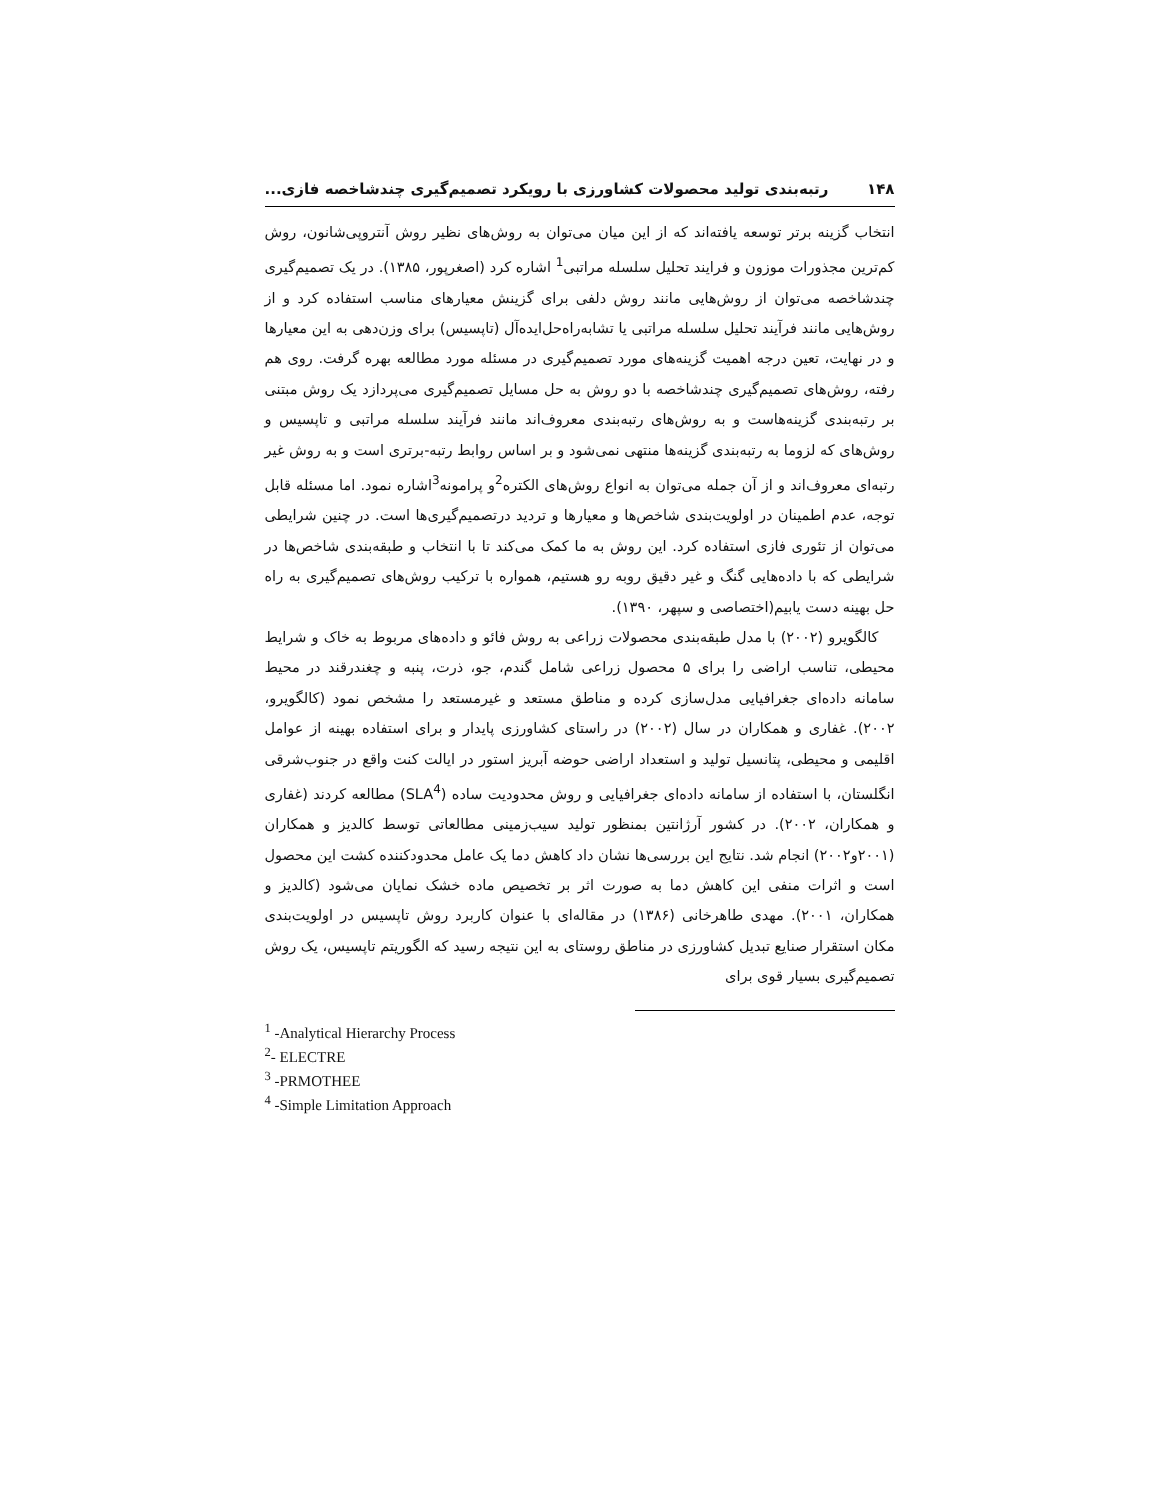۱۴۸ رتبه‌بندی تولید محصولات کشاورزی با رویکرد تصمیم‌گیری چندشاخصه فازی...
انتخاب گزینه برتر توسعه یافته‌اند که از این میان می‌توان به روش‌های نظیر روش آنتروپی‌شانون، روش کم‌ترین مجذورات موزون و فرایند تحلیل سلسله مراتبی<sup>1</sup> اشاره کرد (اصغرپور، ۱۳۸۵). در یک تصمیم‌گیری چندشاخصه می‌توان از روش‌هایی مانند روش دلفی برای گزینش معیارهای مناسب استفاده کرد و از روش‌هایی مانند فرآیند تحلیل سلسله مراتبی یا تشابه‌راه‌حل‌ایده‌آل (تاپسیس) برای وزن‌دهی به این معیارها و در نهایت، تعین درجه اهمیت گزینه‌های مورد تصمیم‌گیری در مسئله مورد مطالعه بهره گرفت. روی هم رفته، روش‌های تصمیم‌گیری چندشاخصه با دو روش به حل مسایل تصمیم‌گیری می‌پردازد یک روش مبتنی بر رتبه‌بندی گزینه‌هاست و به روش‌های رتبه‌بندی معروف‌اند مانند فرآیند سلسله مراتبی و تاپسیس و روش‌های که لزوما به رتبه‌بندی گزینه‌ها منتهی نمی‌شود و بر اساس روابط رتبه-برتری است و به روش غیر رتبه‌ای معروف‌اند و از آن جمله می‌توان به انواع روش‌های الکتره<sup>2</sup>و پرامونه<sup>3</sup>اشاره نمود. اما مسئله قابل توجه، عدم اطمینان در اولویت‌بندی شاخص‌ها و معیارها و تردید درتصمیم‌گیری‌ها است. در چنین شرایطی می‌توان از تئوری فازی استفاده کرد. این روش به ما کمک می‌کند تا با انتخاب و طبقه‌بندی شاخص‌ها در شرایطی که با داده‌هایی گنگ و غیر دقیق روبه رو هستیم، همواره با ترکیب روش‌های تصمیم‌گیری به راه حل بهینه دست یابیم(اختصاصی و سپهر، ۱۳۹۰).
کالگویرو (۲۰۰۲) با مدل طبقه‌بندی محصولات زراعی به روش فائو و داده‌های مربوط به خاک و شرایط محیطی، تناسب اراضی را برای ۵ محصول زراعی شامل گندم، جو، ذرت، پنبه و چغندرقند در محیط سامانه داده‌ای جغرافیایی مدل‌سازی کرده و مناطق مستعد و غیرمستعد را مشخص نمود (کالگویرو، ۲۰۰۲). غفاری و همکاران در سال (۲۰۰۲) در راستای کشاورزی پایدار و برای استفاده بهینه از عوامل اقلیمی و محیطی، پتانسیل تولید و استعداد اراضی حوضه آبریز استور در ایالت کنت واقع در جنوب‌شرقی انگلستان، با استفاده از سامانه داده‌ای جغرافیایی و روش محدودیت ساده (SLA<sup>4</sup>) مطالعه کردند (غفاری و همکاران، ۲۰۰۲). در کشور آرژانتین بمنظور تولید سیب‌زمینی مطالعاتی توسط کالدیز و همکاران (۲۰۰۱و۲۰۰۲) انجام شد. نتایج این بررسی‌ها نشان داد کاهش دما یک عامل محدودکننده کشت این محصول است و اثرات منفی این کاهش دما به صورت اثر بر تخصیص ماده خشک نمایان می‌شود (کالدیز و همکاران، ۲۰۰۱). مهدی طاهرخانی (۱۳۸۶) در مقاله‌ای با عنوان کاربرد روش تاپسیس در اولویت‌بندی مکان استقرار صنایع تبدیل کشاورزی در مناطق روستای به این نتیجه رسید که الگوریتم تاپسیس، یک روش تصمیم‌گیری بسیار قوی برای
<sup>1</sup> -Analytical Hierarchy Process
<sup>2</sup>- ELECTRE
<sup>3</sup> -PRMOTHEE
<sup>4</sup> -Simple Limitation Approach